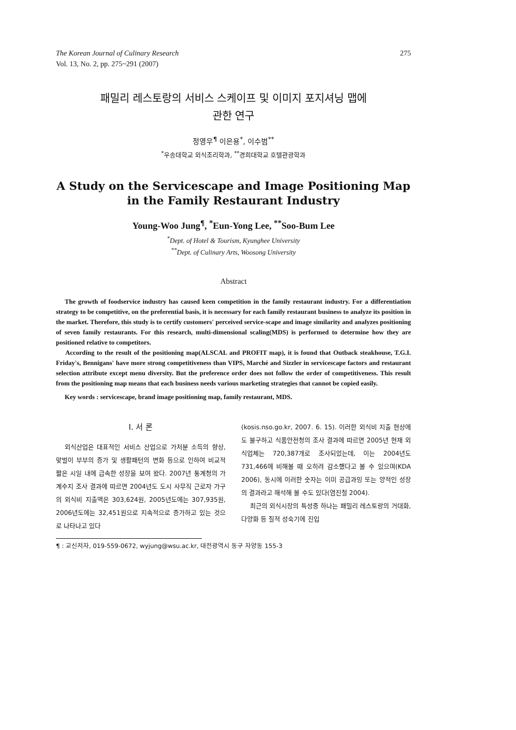The Korean Journal of Culinary Research
Vol. 13, No. 2, pp. 275~291 (2007)
275
패밀리 레스토랑의 서비스 스케이프 및 이미지 포지셔닝 맵에
관한 연구
정영우<sup>¶</sup> 이은용<sup>*</sup>, 이수범<sup>**</sup>
<sup>*</sup> 우송대학교 외식조리학과, <sup>**</sup>경희대학교 호텔관광학과
A Study on the Servicescape and Image Positioning Map
in the Family Restaurant Industry
Young-Woo Jung<sup>¶</sup>, <sup>*</sup>Eun-Yong Lee, <sup>**</sup>Soo-Bum Lee
<sup>*</sup> Dept. of Hotel & Tourism, Kyunghee University
<sup>**</sup> Dept. of Culinary Arts, Woosong University
Abstract
The growth of foodservice industry has caused keen competition in the family restaurant industry. For a differentiation strategy to be competitive, on the preferential basis, it is necessary for each family restaurant business to analyze its position in the market. Therefore, this study is to certify customers' perceived service-scape and image similarity and analyzes positioning of seven family restaurants. For this research, multi-dimensional scaling(MDS) is performed to determine how they are positioned relative to competitors.
According to the result of the positioning map(ALSCAL and PROFIT map), it is found that Outback steakhouse, T.G.I. Friday's, Bennigans' have more strong competitiveness than VIPS, Marché and Sizzler in servicescape factors and restaurant selection attribute except menu diversity. But the preference order does not follow the order of competitiveness. This result from the positioning map means that each business needs various marketing strategies that cannot be copied easily.
Key words : servicescape, brand image positioning map, family restaurant, MDS.
Ⅰ. 서 론
외식산업은 대표적인 서비스 산업으로 가처분 소득의 향상, 맞벌이 부부의 증가 및 생활패턴의 변화 등으로 인하여 비교적 짧은 시일 내에 급속한 성장을 보여 왔다. 2007년 통계청의 가계수지 조사 결과에 따르면 2004년도 도시 사무직 근로자 가구의 외식비 지출액은 303,624원, 2005년도에는 307,935원, 2006년도에는 32,451원으로 지속적으로 증가하고 있는 것으로 나타나고 있다
(kosis.nso.go.kr, 2007. 6. 15). 이러한 외식비 지출 현상에도 불구하고 식품안전청의 조사 결과에 따르면 2005년 현재 외식업체는 720,387개로 조사되었는데, 이는 2004년도 731,466에 비해볼 때 오히려 감소했다고 볼 수 있으며(KDA 2006), 동시에 이러한 숫자는 이미 공급과잉 또는 양적인 성장의 결과라고 해석해 볼 수도 있다(염진철 2004).
최근의 외식시장의 특성중 하나는 패밀리 레스토랑의 거대화, 다양화 등 질적 성숙기에 진입
¶ : 교신저자, 019-559-0672, wyjung@wsu.ac.kr, 대전광역시 동구 자양동 155-3